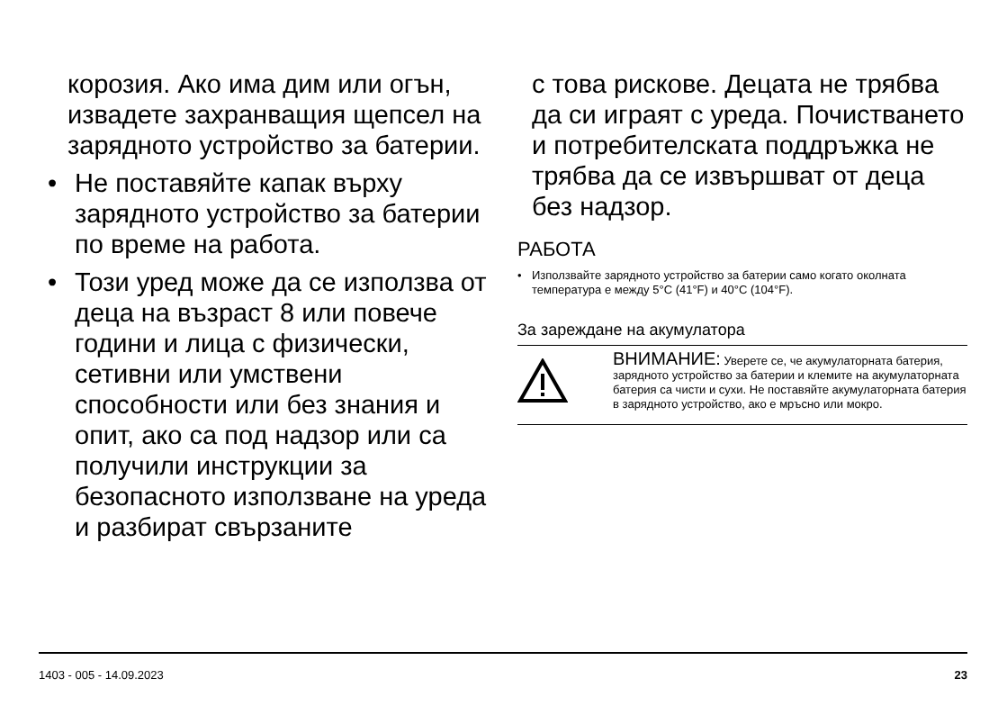корозия. Ако има дим или огън, извадете захранващия щепсел на зарядното устройство за батерии.
• Не поставяйте капак върху зарядното устройство за батерии по време на работа.
• Този уред може да се използва от деца на възраст 8 или повече години и лица с физически, сетивни или умствени способности или без знания и опит, ако са под надзор или са получили инструкции за безопасното използване на уреда и разбират свързаните
с това рискове. Децата не трябва да си играят с уреда. Почистването и потребителската поддръжка не трябва да се извършват от деца без надзор.
РАБОТА
• Използвайте зарядното устройство за батерии само когато околната температура е между 5°C (41°F) и 40°C (104°F).
За зареждане на акумулатора
ВНИМАНИЕ: Уверете се, че акумулаторната батерия, зарядното устройство за батерии и клемите на акумулаторната батерия са чисти и сухи. Не поставяйте акумулаторната батерия в зарядното устройство, ако е мръсно или мокро.
1403 - 005 - 14.09.2023 23